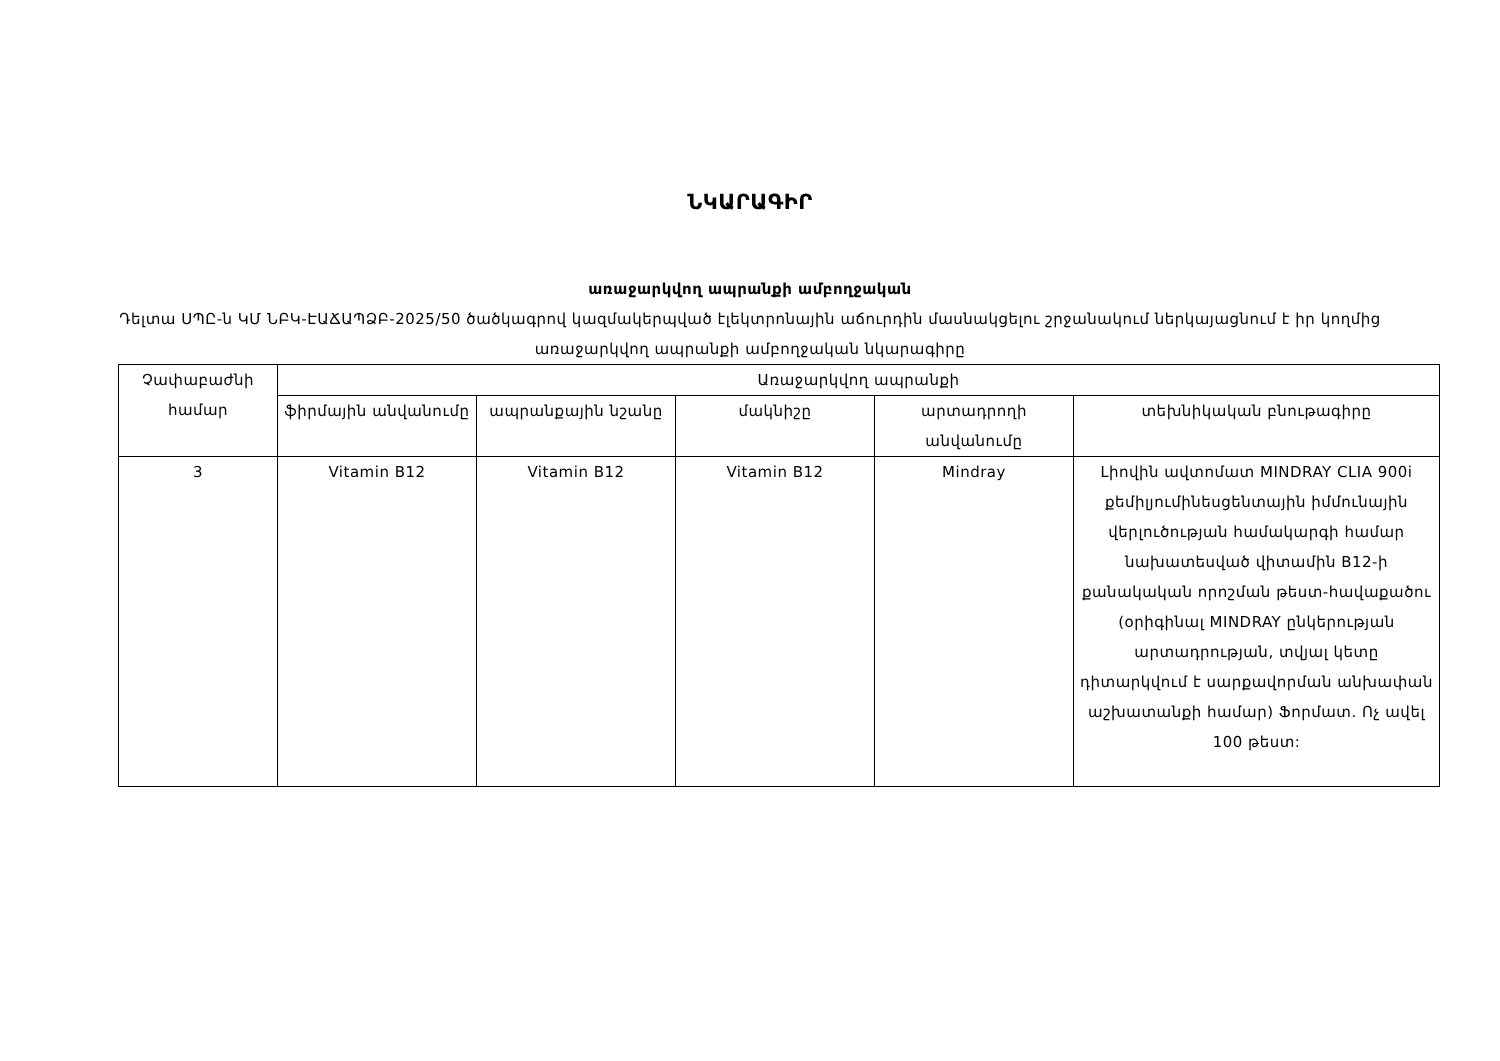ՆԿԱՐԱԳԻՐ
առաջարկվող ապրանքի ամբողջական
Դելտա ՍՊԸ-ն ԿՄ ՆԲԿ-ԷԱՃԱՊՁԲ-2025/50 ծածկագրով կազմակերպված էլեկտրոնային աճուրդին մասնակցելու շրջանակում ներկայացնում է իր կողմից առաջարկվող ապրանքի ամբողջական նկարագիրը
| Չափաբաժնի համար | Առաջարկվող ապրանքի | | | | |
| --- | --- | --- | --- | --- | --- |
| | ֆիրմային անվանումը | ապրանքային նշանը | մակնիշը | արտադրողի անվանումը | տեխնիկական բնութագիրը |
| 3 | Vitamin B12 | Vitamin B12 | Vitamin B12 | Mindray | Լիովին ավտոմատ MINDRAY CLIA 900i քեմիլյումինեսցենտային իմմունային վերլուծության համակարգի համար նախատեսված վիտամին B12-ի քանակական որոշման թեստ-հավաքածու (օրիգինալ MINDRAY ընկերության արտադրության, տվյալ կետը դիտարկվում է սարքավորման անխափան աշխատանքի համար) Ֆորմատ. Ոչ ավել 100 թեստ: |